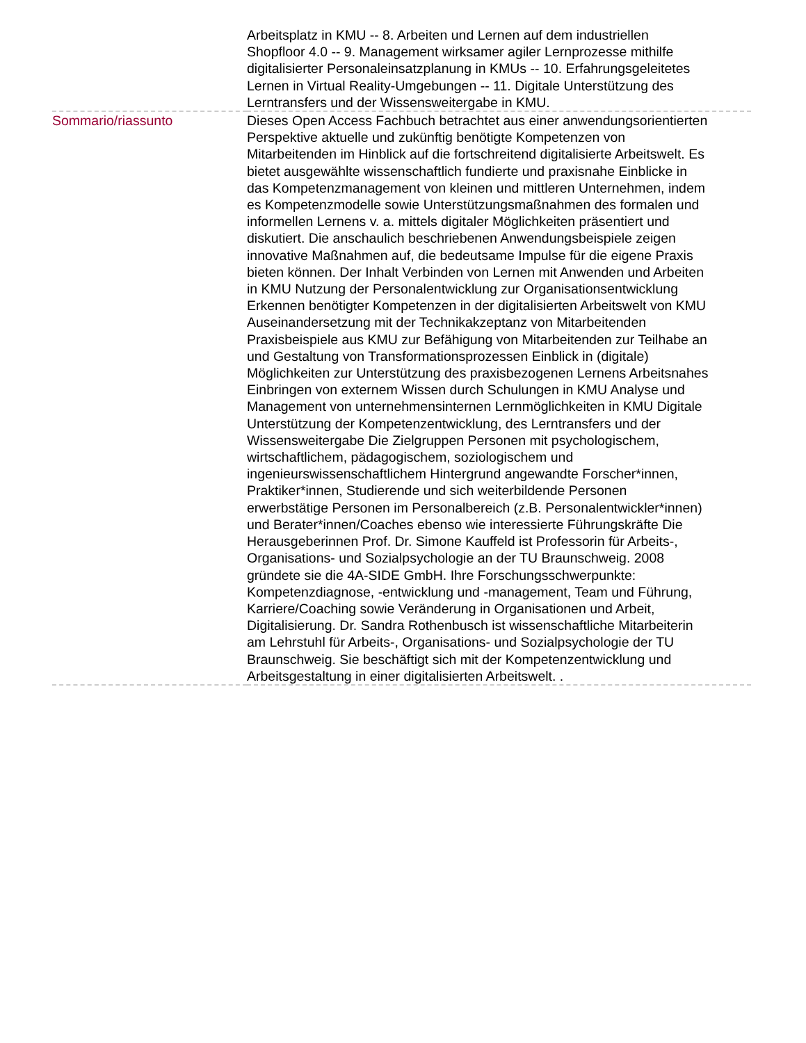| | Arbeitsplatz in KMU -- 8. Arbeiten und Lernen auf dem industriellen Shopfloor 4.0 -- 9. Management wirksamer agiler Lernprozesse mithilfe digitalisierter Personaleinsatzplanung in KMUs -- 10. Erfahrungsgeleitetes Lernen in Virtual Reality-Umgebungen -- 11. Digitale Unterstützung des Lerntransfers und der Wissensweitergabe in KMU. |
| Sommario/riassunto | Dieses Open Access Fachbuch betrachtet aus einer anwendungsorientierten Perspektive aktuelle und zukünftig benötigte Kompetenzen von Mitarbeitenden im Hinblick auf die fortschreitend digitalisierte Arbeitswelt. Es bietet ausgewählte wissenschaftlich fundierte und praxisnahe Einblicke in das Kompetenzmanagement von kleinen und mittleren Unternehmen, indem es Kompetenzmodelle sowie Unterstützungsmaßnahmen des formalen und informellen Lernens v. a. mittels digitaler Möglichkeiten präsentiert und diskutiert. Die anschaulich beschriebenen Anwendungsbeispiele zeigen innovative Maßnahmen auf, die bedeutsame Impulse für die eigene Praxis bieten können. Der Inhalt Verbinden von Lernen mit Anwenden und Arbeiten in KMU Nutzung der Personalentwicklung zur Organisationsentwicklung Erkennen benötigter Kompetenzen in der digitalisierten Arbeitswelt von KMU Auseinandersetzung mit der Technikakzeptanz von Mitarbeitenden Praxisbeispiele aus KMU zur Befähigung von Mitarbeitenden zur Teilhabe an und Gestaltung von Transformationsprozessen Einblick in (digitale) Möglichkeiten zur Unterstützung des praxisbezogenen Lernens Arbeitsnahes Einbringen von externem Wissen durch Schulungen in KMU Analyse und Management von unternehmensinternen Lernmöglichkeiten in KMU Digitale Unterstützung der Kompetenzentwicklung, des Lerntransfers und der Wissensweitergabe Die Zielgruppen Personen mit psychologischem, wirtschaftlichem, pädagogischem, soziologischem und ingenieurswissenschaftlichem Hintergrund angewandte Forscher*innen, Praktiker*innen, Studierende und sich weiterbildende Personen erwerbstätige Personen im Personalbereich (z.B. Personalentwickler*innen) und Berater*innen/Coaches ebenso wie interessierte Führungskräfte Die Herausgeberinnen Prof. Dr. Simone Kauffeld ist Professorin für Arbeits-, Organisations- und Sozialpsychologie an der TU Braunschweig. 2008 gründete sie die 4A-SIDE GmbH. Ihre Forschungsschwerpunkte: Kompetenzdiagnose, -entwicklung und -management, Team und Führung, Karriere/Coaching sowie Veränderung in Organisationen und Arbeit, Digitalisierung. Dr. Sandra Rothenbusch ist wissenschaftliche Mitarbeiterin am Lehrstuhl für Arbeits-, Organisations- und Sozialpsychologie der TU Braunschweig. Sie beschäftigt sich mit der Kompetenzentwicklung und Arbeitsgestaltung in einer digitalisierten Arbeitswelt. . |